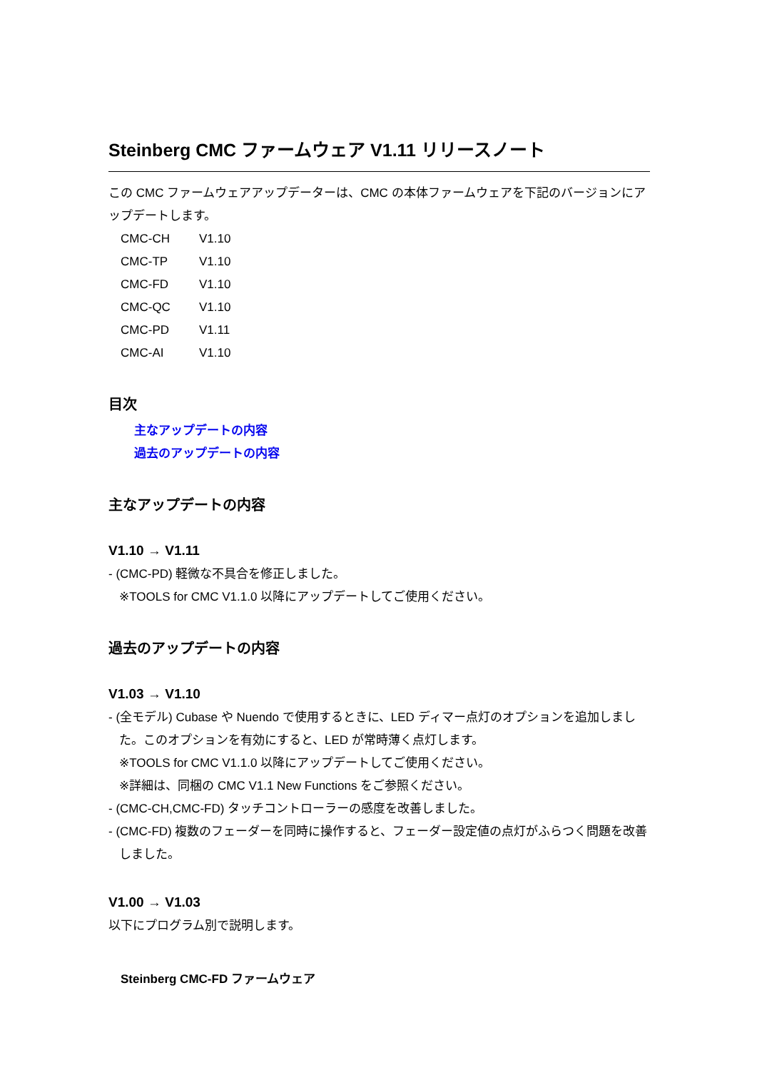Steinberg CMC ファームウェア V1.11 リリースノート
この CMC ファームウェアアップデーターは、CMC の本体ファームウェアを下記のバージョンにアップデートします。
| CMC-CH | V1.10 |
| CMC-TP | V1.10 |
| CMC-FD | V1.10 |
| CMC-QC | V1.10 |
| CMC-PD | V1.11 |
| CMC-AI | V1.10 |
目次
主なアップデートの内容
過去のアップデートの内容
主なアップデートの内容
V1.10 → V1.11
- (CMC-PD) 軽微な不具合を修正しました。
※TOOLS for CMC V1.1.0 以降にアップデートしてご使用ください。
過去のアップデートの内容
V1.03 → V1.10
- (全モデル) Cubase や Nuendo で使用するときに、LED ディマー点灯のオプションを追加しました。このオプションを有効にすると、LED が常時薄く点灯します。
※TOOLS for CMC V1.1.0 以降にアップデートしてご使用ください。
※詳細は、同梱の CMC V1.1 New Functions をご参照ください。
- (CMC-CH,CMC-FD) タッチコントローラーの感度を改善しました。
- (CMC-FD) 複数のフェーダーを同時に操作すると、フェーダー設定値の点灯がふらつく問題を改善しました。
V1.00 → V1.03
以下にプログラム別で説明します。
Steinberg CMC-FD ファームウェア